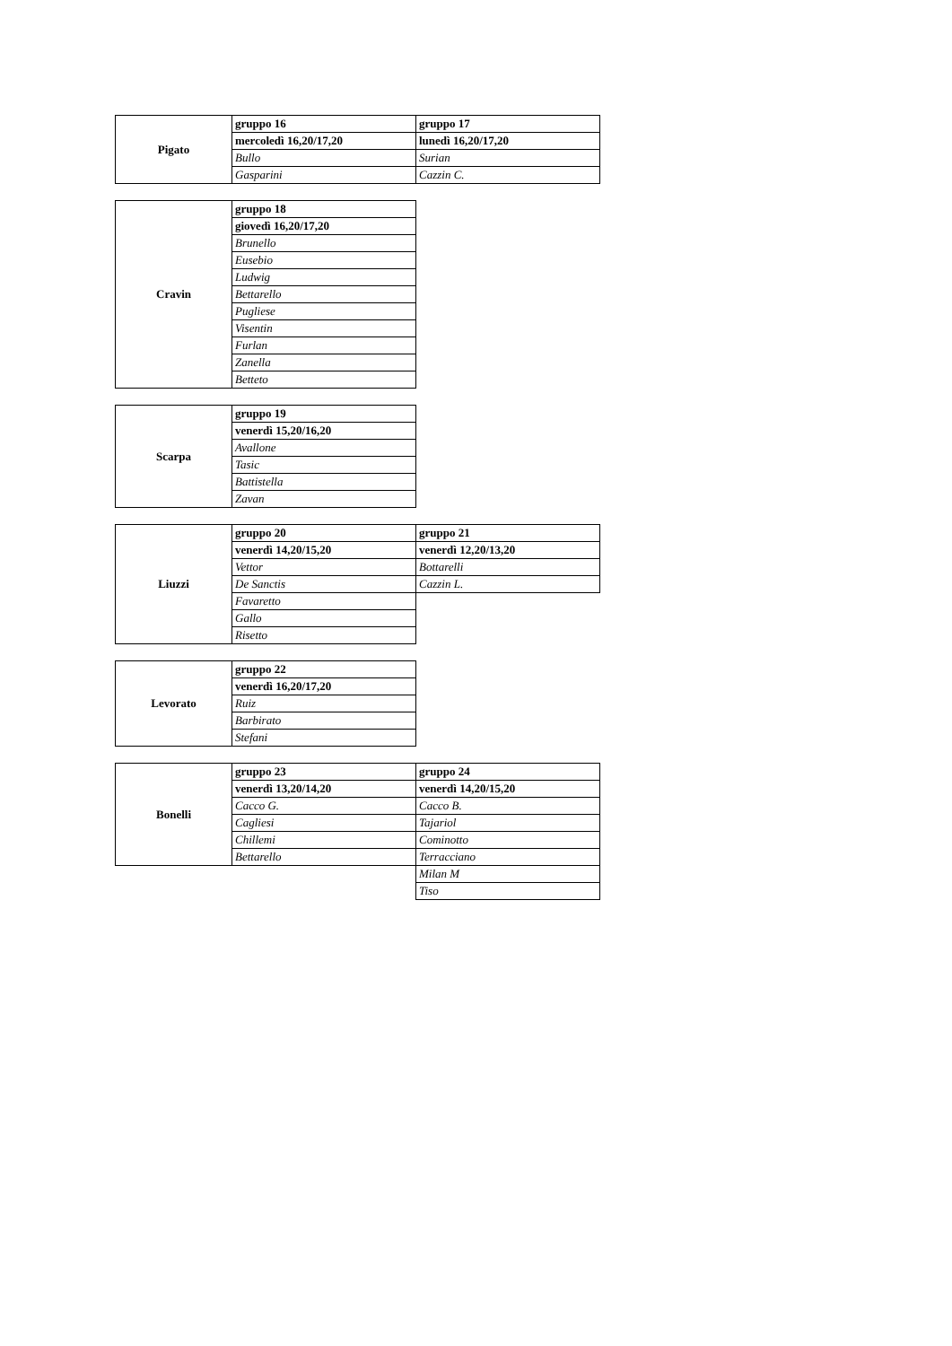| Pigato | gruppo 16 | gruppo 17 |
| | mercoledì 16,20/17,20 | lunedì 16,20/17,20 |
| | Bullo | Surian |
| | Gasparini | Cazzin C. |
| Cravin | gruppo 18 |
| | giovedì 16,20/17,20 |
| | Brunello |
| | Eusebio |
| | Ludwig |
| | Bettarello |
| | Pugliese |
| | Visentin |
| | Furlan |
| | Zanella |
| | Betteto |
| Scarpa | gruppo 19 |
| | venerdì 15,20/16,20 |
| | Avallone |
| | Tasic |
| | Battistella |
| | Zavan |
| Liuzzi | gruppo 20 | gruppo 21 |
| | venerdì 14,20/15,20 | venerdì 12,20/13,20 |
| | Vettor | Bottarelli |
| | De Sanctis | Cazzin L. |
| | Favaretto | |
| | Gallo | |
| | Risetto | |
| Levorato | gruppo 22 |
| | venerdì 16,20/17,20 |
| | Ruiz |
| | Barbirato |
| | Stefani |
| Bonelli | gruppo 23 | gruppo 24 |
| | venerdì 13,20/14,20 | venerdì 14,20/15,20 |
| | Cacco G. | Cacco B. |
| | Cagliesi | Tajariol |
| | Chillemi | Cominotto |
| | Bettarello | Terracciano |
| | | Milan M |
| | | Tiso |